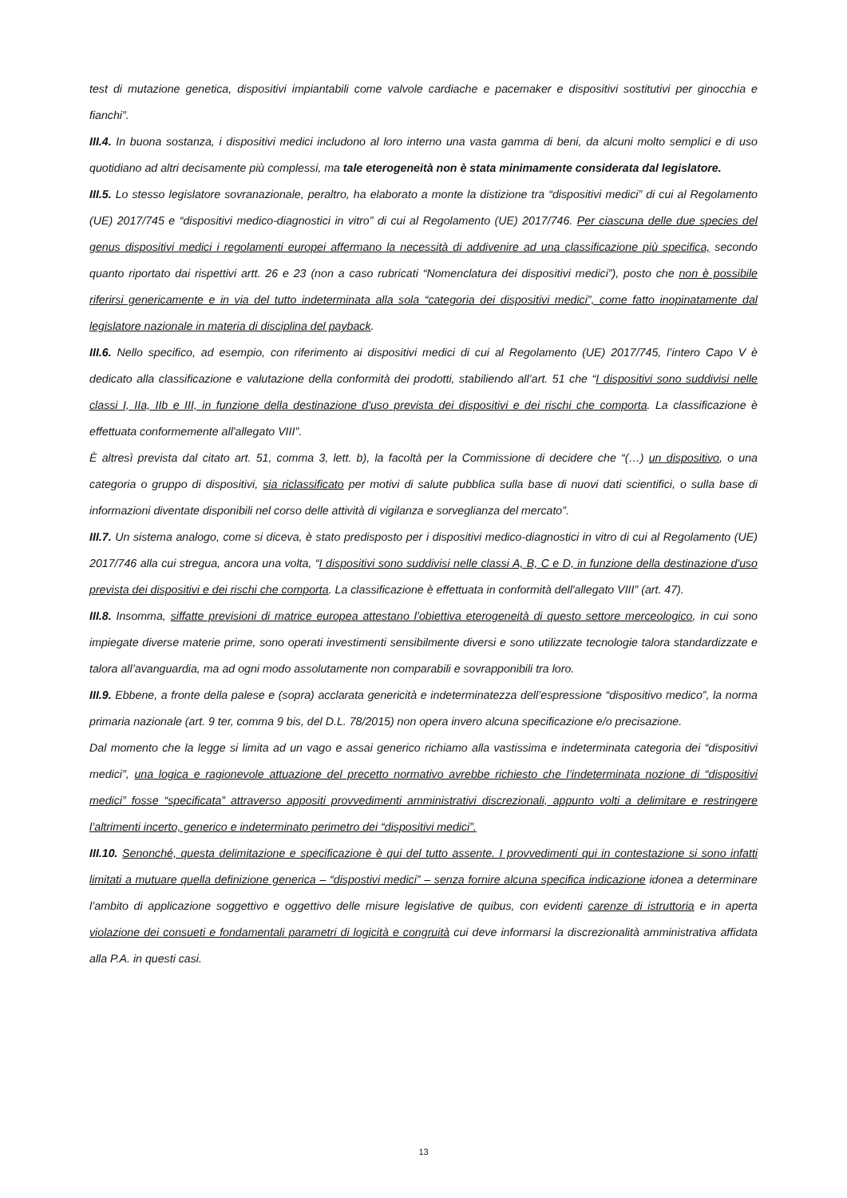test di mutazione genetica, dispositivi impiantabili come valvole cardiache e pacemaker e dispositivi sostitutivi per ginocchia e fianchi”.
III.4. In buona sostanza, i dispositivi medici includono al loro interno una vasta gamma di beni, da alcuni molto semplici e di uso quotidiano ad altri decisamente più complessi, ma tale eterogeneità non è stata minimamente considerata dal legislatore.
III.5. Lo stesso legislatore sovranazionale, peraltro, ha elaborato a monte la distizione tra “dispositivi medici” di cui al Regolamento (UE) 2017/745 e “dispositivi medico-diagnostici in vitro” di cui al Regolamento (UE) 2017/746. Per ciascuna delle due species del genus dispositivi medici i regolamenti europei affermano la necessità di addivenire ad una classificazione più specifica, secondo quanto riportato dai rispettivi artt. 26 e 23 (non a caso rubricati “Nomenclatura dei dispositivi medici”), posto che non è possibile riferirsi genericamente e in via del tutto indeterminata alla sola “categoria dei dispositivi medici”, come fatto inopinatamente dal legislatore nazionale in materia di disciplina del payback.
III.6. Nello specifico, ad esempio, con riferimento ai dispositivi medici di cui al Regolamento (UE) 2017/745, l’intero Capo V è dedicato alla classificazione e valutazione della conformità dei prodotti, stabiliendo all’art. 51 che “I dispositivi sono suddivisi nelle classi I, IIa, IIb e III, in funzione della destinazione d'uso prevista dei dispositivi e dei rischi che comporta. La classificazione è effettuata conformemente all'allegato VIII”.
È altresì prevista dal citato art. 51, comma 3, lett. b), la facoltà per la Commissione di decidere che “(…) un dispositivo, o una categoria o gruppo di dispositivi, sia riclassificato per motivi di salute pubblica sulla base di nuovi dati scientifici, o sulla base di informazioni diventate disponibili nel corso delle attività di vigilanza e sorveglianza del mercato”.
III.7. Un sistema analogo, come si diceva, è stato predisposto per i dispositivi medico-diagnostici in vitro di cui al Regolamento (UE) 2017/746 alla cui stregua, ancora una volta, “I dispositivi sono suddivisi nelle classi A, B, C e D, in funzione della destinazione d'uso prevista dei dispositivi e dei rischi che comporta. La classificazione è effettuata in conformità dell'allegato VIII” (art. 47).
III.8. Insomma, siffatte previsioni di matrice europea attestano l’obiettiva eterogeneità di questo settore merceologico, in cui sono impiegate diverse materie prime, sono operati investimenti sensibilmente diversi e sono utilizzate tecnologie talora standardizzate e talora all’avanguardia, ma ad ogni modo assolutamente non comparabili e sovrapponibili tra loro.
III.9. Ebbene, a fronte della palese e (sopra) acclarata genericità e indeterminatezza dell’espressione “dispositivo medico”, la norma primaria nazionale (art. 9 ter, comma 9 bis, del D.L. 78/2015) non opera invero alcuna specificazione e/o precisazione.
Dal momento che la legge si limita ad un vago e assai generico richiamo alla vastissima e indeterminata categoria dei “dispositivi medici”, una logica e ragionevole attuazione del precetto normativo avrebbe richiesto che l’indeterminata nozione di “dispositivi medici” fosse “specificata” attraverso appositi provvedimenti amministrativi discrezionali, appunto volti a delimitare e restringere l’altrimenti incerto, generico e indeterminato perimetro dei “dispositivi medici”.
III.10. Senonché, questa delimitazione e specificazione è qui del tutto assente. I provvedimenti qui in contestazione si sono infatti limitati a mutuare quella definizione generica – “dispostivi medici” – senza fornire alcuna specifica indicazione idonea a determinare l’ambito di applicazione soggettivo e oggettivo delle misure legislative de quibus, con evidenti carenze di istruttoria e in aperta violazione dei consueti e fondamentali parametri di logicità e congruità cui deve informarsi la discrezionalità amministrativa affidata alla P.A. in questi casi.
13